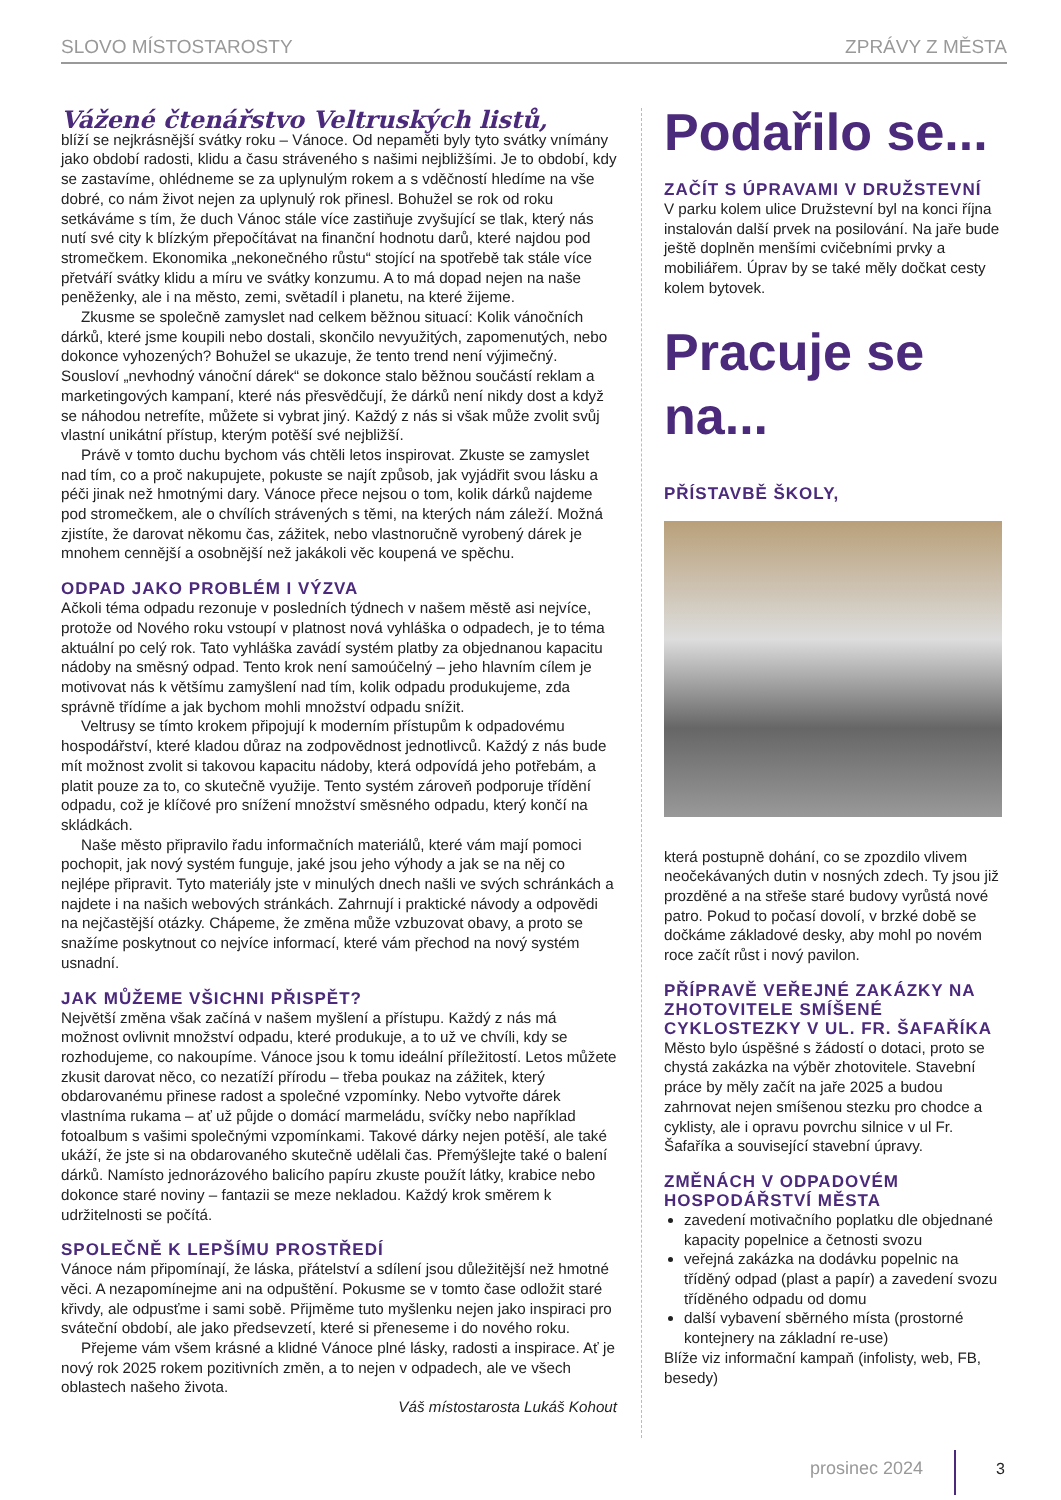SLOVO MÍSTOSTAROSTY ZPRÁVY Z MĚSTA
Vážené čtenářstvo Veltruských listů,
blíží se nejkrásnější svátky roku – Vánoce. Od nepaměti byly tyto svátky vnímány jako období radosti, klidu a času stráveného s našimi nejbližšími. Je to období, kdy se zastavíme, ohlédneme se za uplynulým rokem a s vděčností hledíme na vše dobré, co nám život nejen za uplynulý rok přinesl. Bohužel se rok od roku setkáváme s tím, že duch Vánoc stále více zastiňuje zvyšující se tlak, který nás nutí své city k blízkým přepočítávat na finanční hodnotu darů, které najdou pod stromečkem. Ekonomika „nekonečného růstu“ stojící na spotřebě tak stále více přetváří svátky klidu a míru ve svátky konzumu. A to má dopad nejen na naše peněženky, ale i na město, zemi, světadíl i planetu, na které žijeme.
Zkusme se společně zamyslet nad celkem běžnou situací: Kolik vánočních dárků, které jsme koupili nebo dostali, skončilo nevyužitých, zapomenutých, nebo dokonce vyhozených? Bohužel se ukazuje, že tento trend není výjimečný. Sousloví „nevhodný vánoční dárek“ se dokonce stalo běžnou součástí reklam a marketingových kampaní, které nás přesvědčují, že dárků není nikdy dost a když se náhodou netrefíte, můžete si vybrat jiný. Každý z nás si však může zvolit svůj vlastní unikátní přístup, kterým potěší své nejbližší.
Právě v tomto duchu bychom vás chtěli letos inspirovat. Zkuste se zamyslet nad tím, co a proč nakupujete, pokuste se najít způsob, jak vyjádřit svou lásku a péči jinak než hmotnými dary. Vánoce přece nejsou o tom, kolik dárků najdeme pod stromečkem, ale o chvílích strávených s těmi, na kterých nám záleží. Možná zjistíte, že darovat někomu čas, zážitek, nebo vlastnoručně vyrobený dárek je mnohem cennější a osobnější než jakákoli věc koupená ve spěchu.
ODPAD JAKO PROBLÉM I VÝZVA
Ačkoli téma odpadu rezonuje v posledních týdnech v našem městě asi nejvíce, protože od Nového roku vstoupí v platnost nová vyhláška o odpadech, je to téma aktuální po celý rok. Tato vyhláška zavádí systém platby za objednanou kapacitu nádoby na směsný odpad. Tento krok není samoúčelný – jeho hlavním cílem je motivovat nás k většímu zamyšlení nad tím, kolik odpadu produkujeme, zda správně třídíme a jak bychom mohli množství odpadu snížit.
Veltrusy se tímto krokem připojují k moderním přístupům k odpadovému hospodářství, které kladou důraz na zodpovědnost jednotlivců. Každý z nás bude mít možnost zvolit si takovou kapacitu nádoby, která odpovídá jeho potřebám, a platit pouze za to, co skutečně využije. Tento systém zároveň podporuje třídění odpadu, což je klíčové pro snížení množství směsného odpadu, který končí na skládkách.
Naše město připravilo řadu informačních materiálů, které vám mají pomoci pochopit, jak nový systém funguje, jaké jsou jeho výhody a jak se na něj co nejlépe připravit. Tyto materiály jste v minulých dnech našli ve svých schránkách a najdete i na našich webových stránkách. Zahrnují i praktické návody a odpovědi na nejčastější otázky. Chápeme, že změna může vzbuzovat obavy, a proto se snažíme poskytnout co nejvíce informací, které vám přechod na nový systém usnadní.
JAK MŮŽEME VŠICHNI PŘISPĚT?
Největší změna však začíná v našem myšlení a přístupu. Každý z nás má možnost ovlivnit množství odpadu, které produkuje, a to už ve chvíli, kdy se rozhodujeme, co nakoupíme. Vánoce jsou k tomu ideální příležitostí. Letos můžete zkusit darovat něco, co nezatíží přírodu – třeba poukaz na zážitek, který obdarovanému přinese radost a společné vzpomínky. Nebo vytvořte dárek vlastníma rukama – ať už půjde o domácí marmeládu, svíčky nebo například fotoalbum s vašimi společnými vzpomínkami. Takové dárky nejen potěší, ale také ukáží, že jste si na obdarovaného skutečně udělali čas. Přemýšlejte také o balení dárků. Namísto jednorázového balicího papíru zkuste použít látky, krabice nebo dokonce staré noviny – fantazii se meze nekladou. Každý krok směrem k udržitelnosti se počítá.
SPOLEČNĚ K LEPŠÍMU PROSTŘEDÍ
Vánoce nám připomínají, že láska, přátelství a sdílení jsou důležitější než hmotné věci. A nezapomínejme ani na odpuštění. Pokusme se v tomto čase odložit staré křivdy, ale odpusťme i sami sobě. Přijměme tuto myšlenku nejen jako inspiraci pro sváteční období, ale jako předsevzetí, které si přeneseme i do nového roku.
Přejeme vám všem krásné a klidné Vánoce plné lásky, radosti a inspirace. Ať je nový rok 2025 rokem pozitivních změn, a to nejen v odpadech, ale ve všech oblastech našeho života.
Váš místostarosta Lukáš Kohout
Podařilo se...
ZAČÍT S ÚPRAVAMI V DRUŽSTEVNÍ
V parku kolem ulice Družstevní byl na konci října instalován další prvek na posilování. Na jaře bude ještě doplněn menšími cvičebními prvky a mobiliářem. Úprav by se také měly dočkat cesty kolem bytovek.
Pracuje se na...
PŘÍSTAVBĚ ŠKOLY,
která postupně dohání, co se zpozdilo vlivem neočekávaných dutin v nosných zdech. Ty jsou již prozděné a na střeše staré budovy vyrůstá nové patro. Pokud to počasí dovolí, v brzké době se dočkáme základové desky, aby mohl po novém roce začít růst i nový pavilon.
PŘÍPRAVĚ VEŘEJNÉ ZAKÁZKY NA ZHOTOVITELE SMÍŠENÉ CYKLOSTEZKY V UL. FR. ŠAFAŘÍKA
Město bylo úspěšné s žádostí o dotaci, proto se chystá zakázka na výběr zhotovitele. Stavební práce by měly začít na jaře 2025 a budou zahrnovat nejen smíšenou stezku pro chodce a cyklisty, ale i opravu povrchu silnice v ul Fr. Šafaříka a související stavební úpravy.
ZMĚNÁCH V ODPADOVÉM HOSPODÁŘSTVÍ MĚSTA
zavedení motivačního poplatku dle objednané kapacity popelnice a četnosti svozu
veřejná zakázka na dodávku popelnic na tříděný odpad (plast a papír) a zavedení svozu tříděného odpadu od domu
další vybavení sběrného místa (prostorné kontejnery na základní re-use)
Blíže viz informační kampaň (infolisty, web, FB, besedy)
prosinec 2024 3